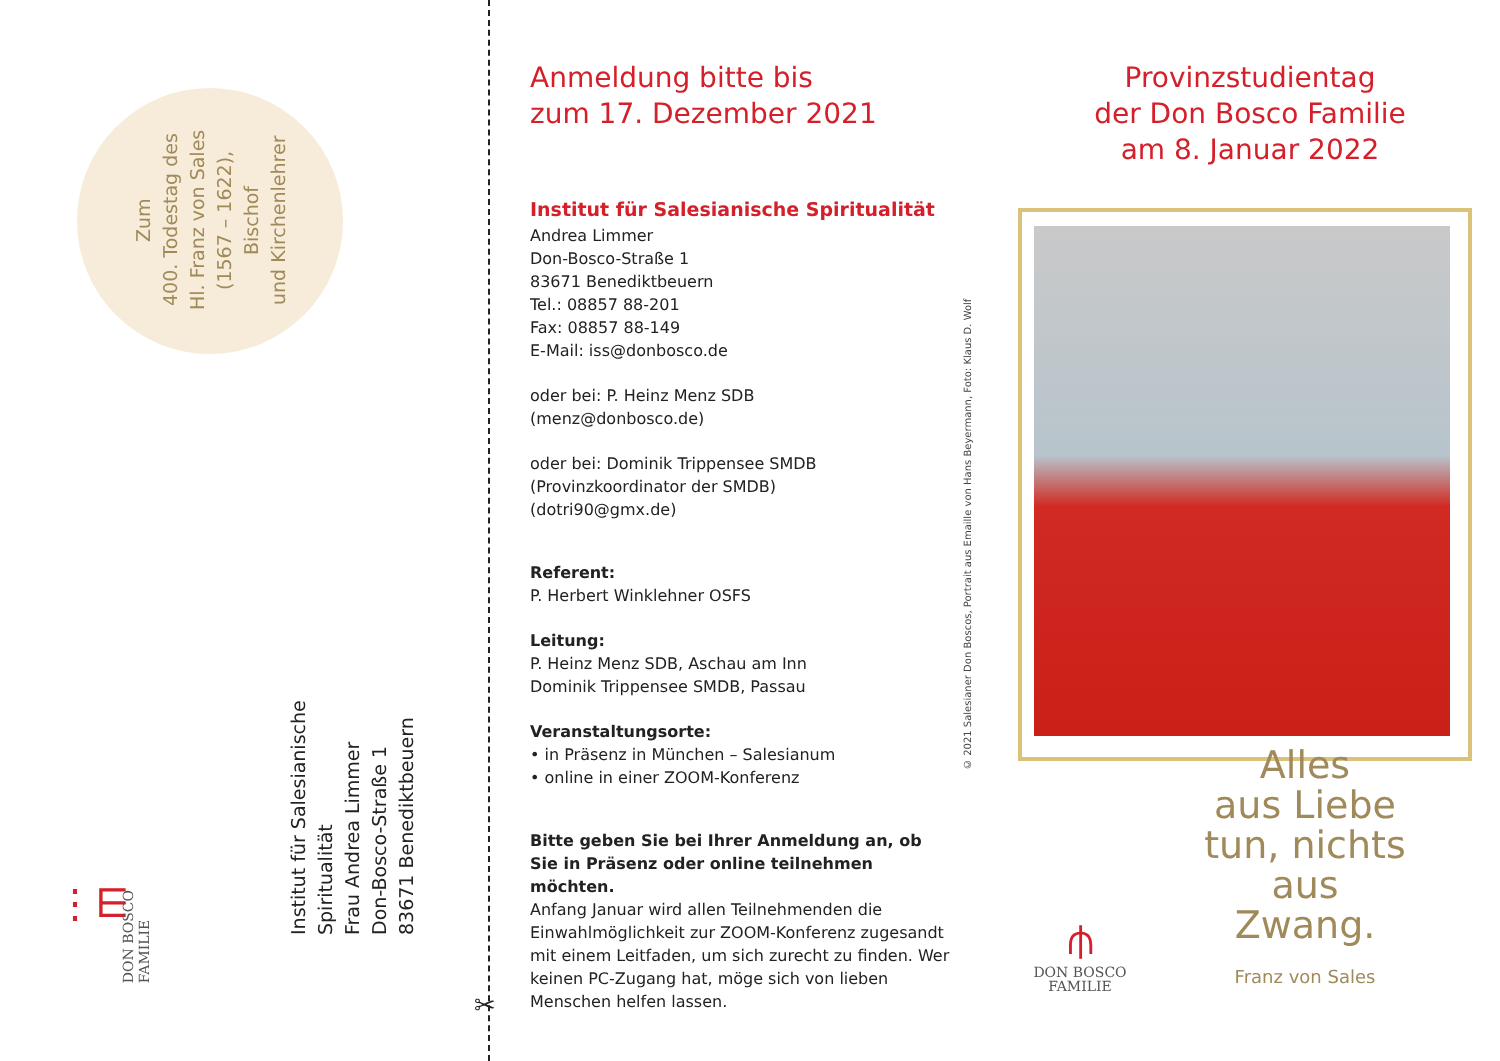Zum
400. Todestag des
Hl. Franz von Sales
(1567 – 1622), Bischof
und Kirchenlehrer
Institut für Salesianische Spiritualität
Frau Andrea Limmer
Don-Bosco-Straße 1
83671 Benediktbeuern
⋮⋿
DON BOSCO
FAMILIE
✂
Anmeldung bitte bis
zum 17. Dezember 2021
Institut für Salesianische Spiritualität
Andrea Limmer
Don-Bosco-Straße 1
83671 Benediktbeuern
Tel.: 08857 88-201
Fax: 08857 88-149
E-Mail: iss@donbosco.de
oder bei: P. Heinz Menz SDB
(menz@donbosco.de)
oder bei: Dominik Trippensee SMDB
(Provinzkoordinator der SMDB)
(dotri90@gmx.de)
Referent:
P. Herbert Winklehner OSFS
Leitung:
P. Heinz Menz SDB, Aschau am Inn
Dominik Trippensee SMDB, Passau
Veranstaltungsorte:
• in Präsenz in München – Salesianum
• online in einer ZOOM-Konferenz
Bitte geben Sie bei Ihrer Anmeldung an, ob Sie in Präsenz oder online teilnehmen möchten.
Anfang Januar wird allen Teilnehmenden die Einwahlmöglichkeit zur ZOOM-Konferenz zugesandt mit einem Leitfaden, um sich zurecht zu finden. Wer keinen PC-Zugang hat, möge sich von lieben Menschen helfen lassen.
© 2021 Salesianer Don Boscos, Portrait aus Emaille von Hans Beyermann, Foto: Klaus D. Wolf
Provinzstudientag
der Don Bosco Familie
am 8. Januar 2022
Alles
aus Liebe
tun, nichts
aus Zwang.
Franz von Sales
⫛
DON BOSCO
FAMILIE